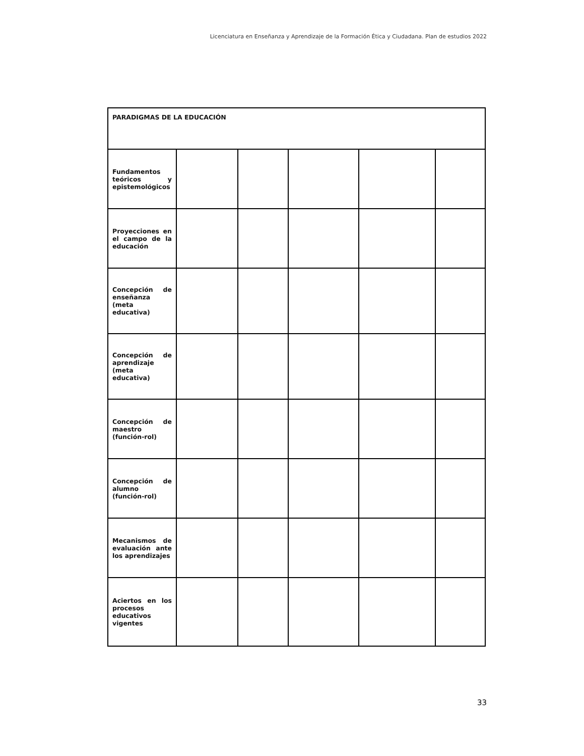Licenciatura en Enseñanza y Aprendizaje de la Formación Ética y Ciudadana. Plan de estudios 2022
| PARADIGMAS DE LA EDUCACIÓN | | | | | |
| --- | --- | --- | --- | --- | --- |
| Fundamentos teóricos y epistemológicos | | | | | |
| Proyecciones en el campo de la educación | | | | | |
| Concepción de enseñanza (meta educativa) | | | | | |
| Concepción de aprendizaje (meta educativa) | | | | | |
| Concepción de maestro (función-rol) | | | | | |
| Concepción de alumno (función-rol) | | | | | |
| Mecanismos de evaluación ante los aprendizajes | | | | | |
| Aciertos en los procesos educativos vigentes | | | | | |
33